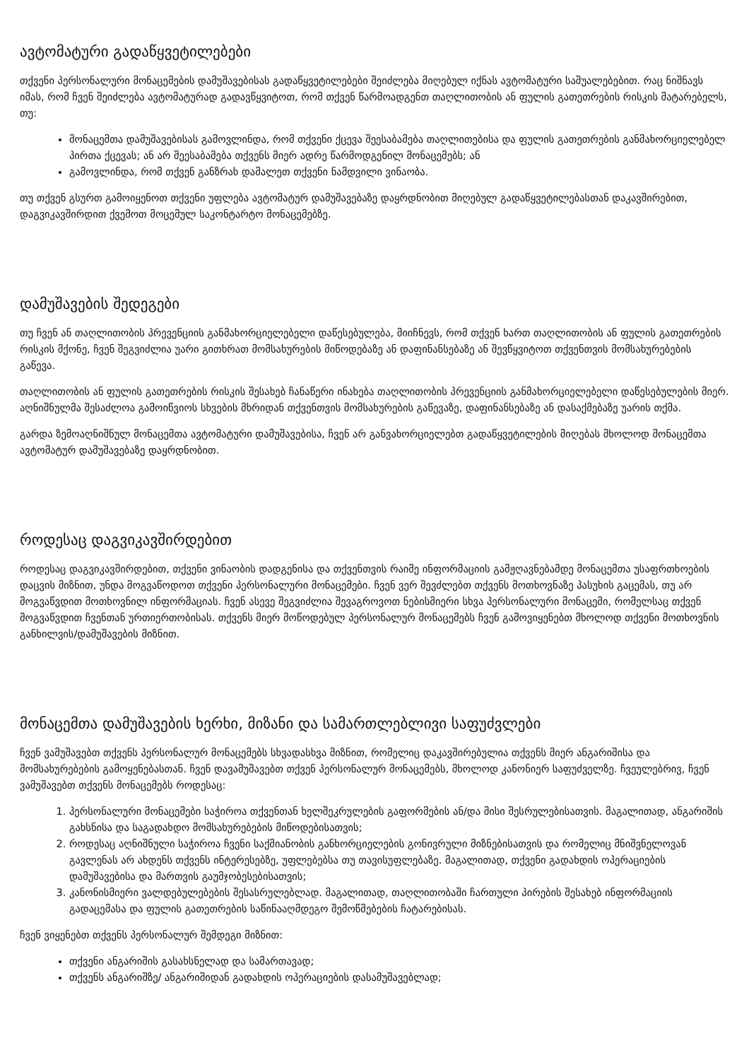ავტომატური გადაწყვეტილებები
თქვენი პერსონალური მონაცემების დამუშავებისას გადაწყვეტილებები შეიძლება მიღებულ იქნას ავტომატური საშუალებებით. რაც ნიშნავს იმას, რომ ჩვენ შეიძლება ავტომატურად გადავწყვიტოთ, რომ თქვენ წარმოადგენთ თაღლითობის ან ფულის გათეთრების რისკის მატარებელს, თუ:
მონაცემთა დამუშავებისას გამოვლინდა, რომ თქვენი ქცევა შეესაბამება თაღლითებისა და ფულის გათეთრების განმახორციელებელ პირთა ქცევას; ან არ შეესაბამება თქვენს მიერ ადრე წარმოდგენილ მონაცემებს; ან
გამოვლინდა, რომ თქვენ განზრახ დამალეთ თქვენი ნამდვილი ვინაობა.
თუ თქვენ გსურთ გამოიყენოთ თქვენი უფლება ავტომატურ დამუშავებაზე დაყრდნობით მიღებულ გადაწყვეტილებასთან დაკავშირებით, დაგვიკავშირდით ქვემოთ მოცემულ საკონტარტო მონაცემებზე.
დამუშავების შედეგები
თუ ჩვენ ან თაღლითობის პრევენციის განმახორციელებელი დაწესებულება, მიიჩნევს, რომ თქვენ ხართ თაღლითობის ან ფულის გათეთრების რისკის მქონე, ჩვენ შეგვიძლია უარი გითხრათ მომსახურების მიწოდებაზე ან დაფინანსებაზე ან შევწყვიტოთ თქვენთვის მომსახურებების გაწევა.
თაღლითობის ან ფულის გათეთრების რისკის შესახებ ჩანაწერი ინახება თაღლითობის პრევენციის განმახორციელებელი დაწესებულების მიერ. აღნიშნულმა შესაძლოა გამოიწვიოს სხვების მხრიდან თქვენთვის მომსახურების გაწევაზე, დაფინანსებაზე ან დასაქმებაზე უარის თქმა.
გარდა ზემოაღნიშნულ მონაცემთა ავტომატური დამუშავებისა, ჩვენ არ განვახორციელებთ გადაწყვეტილების მიღებას მხოლოდ მონაცემთა ავტომატურ დამუშავებაზე დაყრდნობით.
როდესაც დაგვიკავშირდებით
როდესაც დაგვიკავშირდებით, თქვენი ვინაობის დადგენისა და თქვენთვის რაიმე ინფორმაციის გამჟღავნებამდე მონაცემთა უსაფრთხოების დაცვის მიზნით, უნდა მოგვაწოდოთ თქვენი პერსონალური მონაცემები. ჩვენ ვერ შევძლებთ თქვენს მოთხოვნაზე პასუხის გაცემას, თუ არ მოგვაწვდით მოთხოვნილ ინფორმაციას. ჩვენ ასევე შეგვიძლია შევაგროვოთ ნებისმიერი სხვა პერსონალური მონაცემი, რომელსაც თქვენ მოგვაწვდით ჩვენთან ურთიერთობისას. თქვენს მიერ მოწოდებულ პერსონალურ მონაცემებს ჩვენ გამოვიყენებთ მხოლოდ თქვენი მოთხოვნის განხილვის/დამუშავების მიზნით.
მონაცემთა დამუშავების ხერხი, მიზანი და სამართლებლივი საფუძვლები
ჩვენ ვამუშავებთ თქვენს პერსონალურ მონაცემებს სხვადასხვა მიზნით, რომელიც დაკავშირებულია თქვენს მიერ ანგარიშისა და მომსახურებების გამოყენებასთან. ჩვენ დავამუშავებთ თქვენ პერსონალურ მონაცემებს, მხოლოდ კანონიერ საფუძველზე. ჩვეულებრივ, ჩვენ ვამუშავებთ თქვენს მონაცემებს როდესაც:
1. პერსონალური მონაცემები საჭიროა თქვენთან ხელშეკრულების გაფორმების ან/და მისი შესრულებისათვის. მაგალითად, ანგარიშის გახსნისა და საგადახდო მომსახურებების მიწოდებისათვის;
2. როდესაც აღნიშნული საჭიროა ჩვენი საქმიანობის განხორციელების გონივრული მიზნებისათვის და რომელიც მნიშვნელოვან გავლენას არ ახდენს თქვენს ინტერესებზე, უფლებებსა თუ თავისუფლებაზე. მაგალითად, თქვენი გადახდის ოპერაციების დამუშავებისა და მართვის გაუმჯობესებისათვის;
3. კანონისმიერი ვალდებულებების შესასრულებლად. მაგალითად, თაღლითობაში ჩართული პირების შესახებ ინფორმაციის გადაცემასა და ფულის გათეთრების საწინააღმდეგო შემოწმებების ჩატარებისას.
ჩვენ ვიყენებთ თქვენს პერსონალურ შემდეგი მიზნით:
თქვენი ანგარიშის გასახსნელად და სამართავად;
თქვენს ანგარიშზე/ ანგარიშიდან გადახდის ოპერაციების დასამუშავებლად;